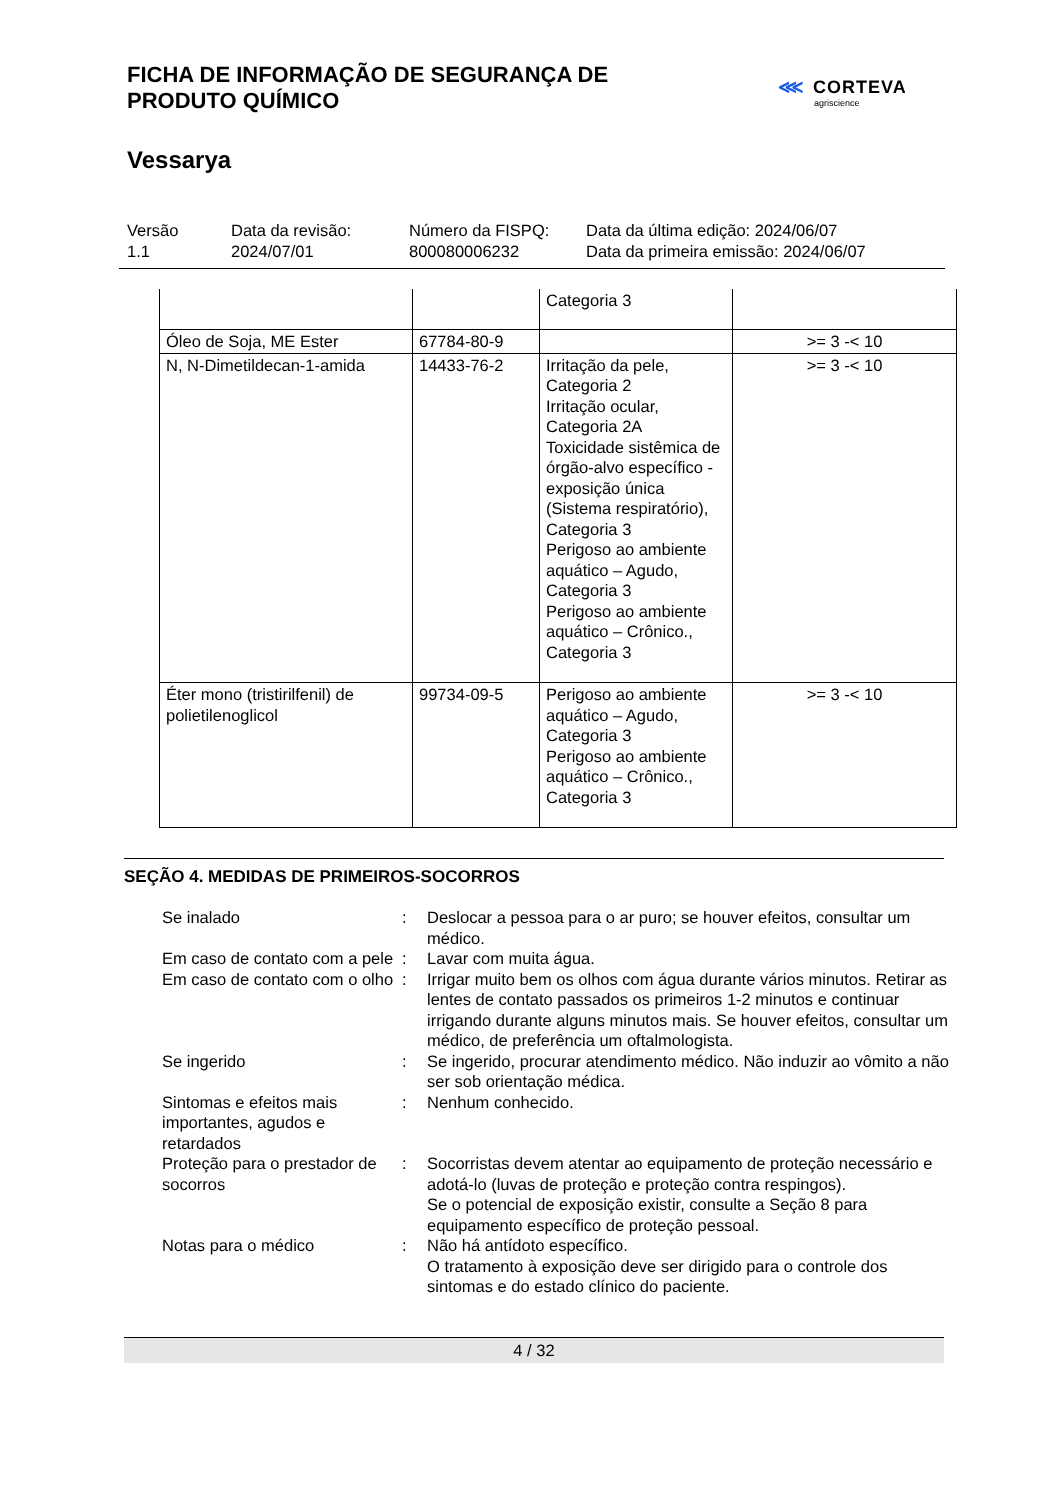FICHA DE INFORMAÇÃO DE SEGURANÇA DE
PRODUTO QUÍMICO
⋘ CORTEVA
agriscience
Vessarya
Versão
1.1
Data da revisão:
2024/07/01
Número da FISPQ:
800080006232
Data da última edição: 2024/06/07
Data da primeira emissão: 2024/06/07
| | | Categoria 3 | |
| Óleo de Soja, ME Ester | 67784-80-9 | | >= 3 -< 10 |
| N, N-Dimetildecan-1-amida | 14433-76-2 | Irritação da pele, Categoria 2 Irritação ocular, Categoria 2A Toxicidade sistêmica de órgão-alvo específico - exposição única (Sistema respiratório), Categoria 3 Perigoso ao ambiente aquático – Agudo, Categoria 3 Perigoso ao ambiente aquático – Crônico., Categoria 3 | >= 3 -< 10 |
| Éter mono (tristirilfenil) de polietilenoglicol | 99734-09-5 | Perigoso ao ambiente aquático – Agudo, Categoria 3 Perigoso ao ambiente aquático – Crônico., Categoria 3 | >= 3 -< 10 |
SEÇÃO 4. MEDIDAS DE PRIMEIROS-SOCORROS
| Se inalado | : | Deslocar a pessoa para o ar puro; se houver efeitos, consultar um médico. |
| Em caso de contato com a pele | : | Lavar com muita água. |
| Em caso de contato com o olho | : | Irrigar muito bem os olhos com água durante vários minutos. Retirar as lentes de contato passados os primeiros 1-2 minutos e continuar irrigando durante alguns minutos mais. Se houver efeitos, consultar um médico, de preferência um oftalmologista. |
| Se ingerido | : | Se ingerido, procurar atendimento médico. Não induzir ao vômito a não ser sob orientação médica. |
| Sintomas e efeitos mais importantes, agudos e retardados | : | Nenhum conhecido. |
| Proteção para o prestador de socorros | : | Socorristas devem atentar ao equipamento de proteção necessário e adotá-lo (luvas de proteção e proteção contra respingos). Se o potencial de exposição existir, consulte a Seção 8 para equipamento específico de proteção pessoal. |
| Notas para o médico | : | Não há antídoto específico. O tratamento à exposição deve ser dirigido para o controle dos sintomas e do estado clínico do paciente. |
4 / 32